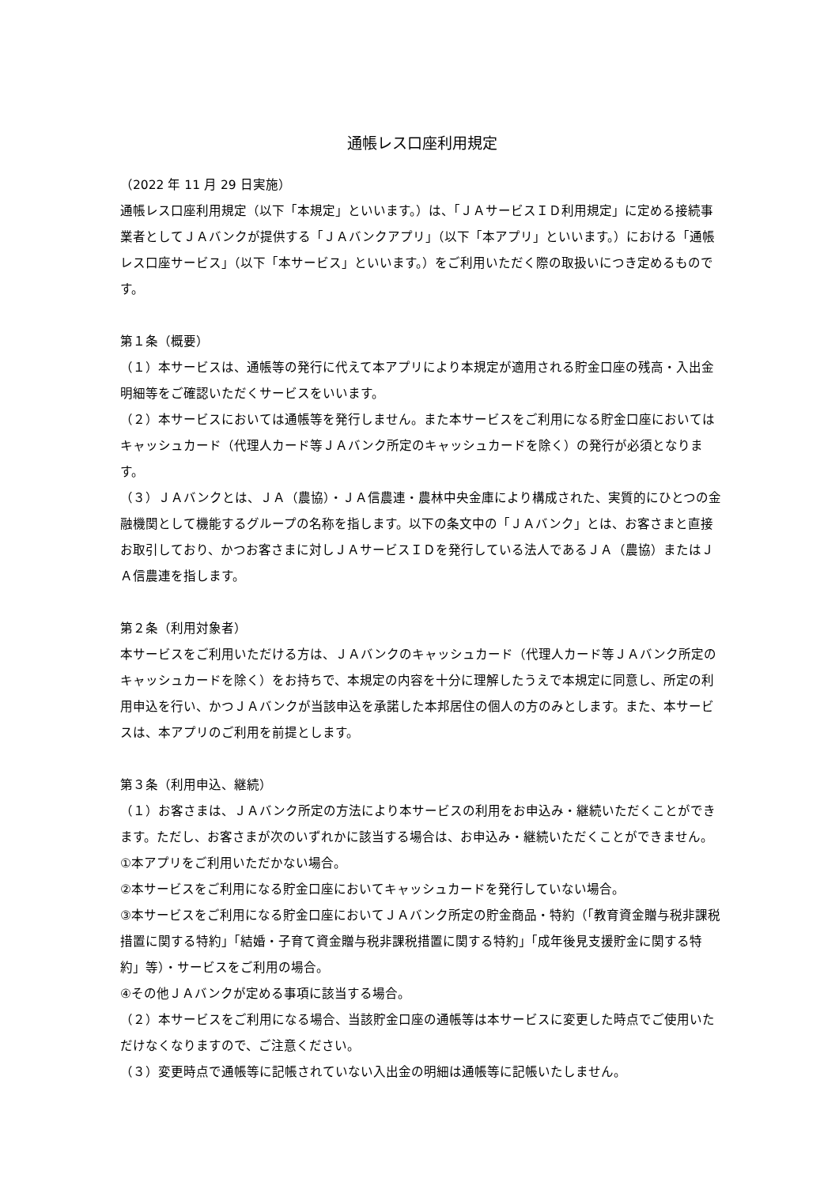通帳レス口座利用規定
（2022 年 11 月 29 日実施）
通帳レス口座利用規定（以下「本規定」といいます。）は、「ＪＡサービスＩＤ利用規定」に定める接続事業者としてＪＡバンクが提供する「ＪＡバンクアプリ」（以下「本アプリ」といいます。）における「通帳レス口座サービス」（以下「本サービス」といいます。）をご利用いただく際の取扱いにつき定めるものです。
第１条（概要）
（１）本サービスは、通帳等の発行に代えて本アプリにより本規定が適用される貯金口座の残高・入出金明細等をご確認いただくサービスをいいます。
（２）本サービスにおいては通帳等を発行しません。また本サービスをご利用になる貯金口座においてはキャッシュカード（代理人カード等ＪＡバンク所定のキャッシュカードを除く）の発行が必須となります。
（３）ＪＡバンクとは、ＪＡ（農協）・ＪＡ信農連・農林中央金庫により構成された、実質的にひとつの金融機関として機能するグループの名称を指します。以下の条文中の「ＪＡバンク」とは、お客さまと直接お取引しており、かつお客さまに対しＪＡサービスＩＤを発行している法人であるＪＡ（農協）またはＪＡ信農連を指します。
第２条（利用対象者）
本サービスをご利用いただける方は、ＪＡバンクのキャッシュカード（代理人カード等ＪＡバンク所定のキャッシュカードを除く）をお持ちで、本規定の内容を十分に理解したうえで本規定に同意し、所定の利用申込を行い、かつＪＡバンクが当該申込を承諾した本邦居住の個人の方のみとします。また、本サービスは、本アプリのご利用を前提とします。
第３条（利用申込、継続）
（１）お客さまは、ＪＡバンク所定の方法により本サービスの利用をお申込み・継続いただくことができます。ただし、お客さまが次のいずれかに該当する場合は、お申込み・継続いただくことができません。
①本アプリをご利用いただかない場合。
②本サービスをご利用になる貯金口座においてキャッシュカードを発行していない場合。
③本サービスをご利用になる貯金口座においてＪＡバンク所定の貯金商品・特約（「教育資金贈与税非課税措置に関する特約」「結婚・子育て資金贈与税非課税措置に関する特約」「成年後見支援貯金に関する特約」等）・サービスをご利用の場合。
④その他ＪＡバンクが定める事項に該当する場合。
（２）本サービスをご利用になる場合、当該貯金口座の通帳等は本サービスに変更した時点でご使用いただけなくなりますので、ご注意ください。
（３）変更時点で通帳等に記帳されていない入出金の明細は通帳等に記帳いたしません。